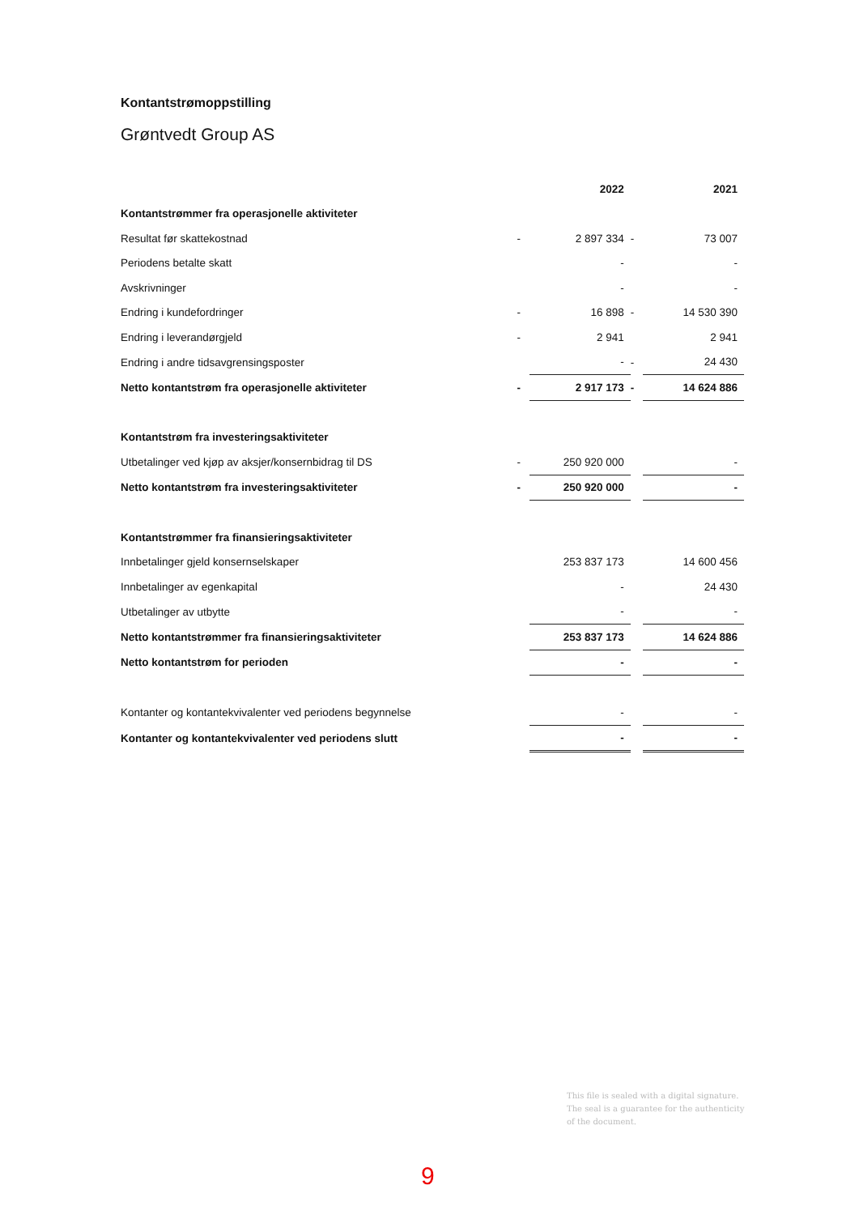Kontantstrømoppstilling
Grøntvedt Group AS
| | | 2022 | | 2021 |
| Kontantstrømmer fra operasjonelle aktiviteter | | | | |
| Resultat før skattekostnad | - | 2 897 334 | - | 73 007 |
| Periodens betalte skatt | | - | | - |
| Avskrivninger | | - | | - |
| Endring i kundefordringer | - | 16 898 | - | 14 530 390 |
| Endring i leverandørgjeld | - | 2 941 | | 2 941 |
| Endring i andre tidsavgrensingsposter | | - | - | 24 430 |
| Netto kontantstrøm fra operasjonelle aktiviteter | - | 2 917 173 | - | 14 624 886 |
| Kontantstrøm fra investeringsaktiviteter | | | | |
| Utbetalinger ved kjøp av aksjer/konsernbidrag til DS | - | 250 920 000 | | - |
| Netto kontantstrøm fra investeringsaktiviteter | - | 250 920 000 | | - |
| Kontantstrømmer fra finansieringsaktiviteter | | | | |
| Innbetalinger gjeld konsernselskaper | | 253 837 173 | | 14 600 456 |
| Innbetalinger av egenkapital | | - | | 24 430 |
| Utbetalinger av utbytte | | - | | - |
| Netto kontantstrømmer fra finansieringsaktiviteter | | 253 837 173 | | 14 624 886 |
| Netto kontantstrøm for perioden | | - | | - |
| Kontanter og kontantekvivalenter ved periodens begynnelse | | - | | - |
| Kontanter og kontantekvivalenter ved periodens slutt | | - | | - |
This file is sealed with a digital signature.
The seal is a guarantee for the authenticity
of the document.
9